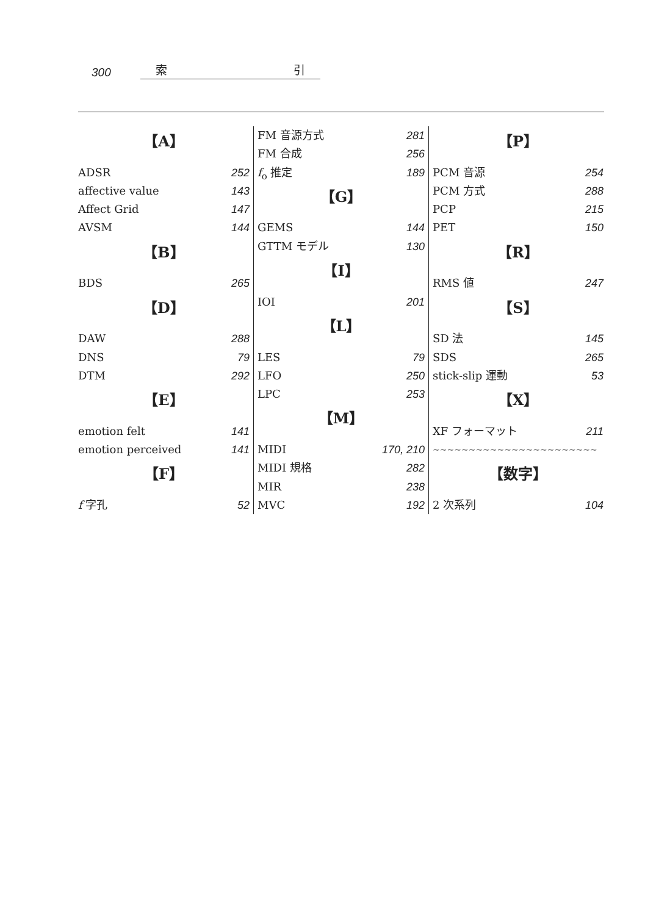300
索 引
【A】
ADSR 252
affective value 143
Affect Grid 147
AVSM 144
【B】
BDS 265
【D】
DAW 288
DNS 79
DTM 292
【E】
emotion felt 141
emotion perceived 141
【F】
f 字孔 52
FM 音源方式 281
FM 合成 256
f<sub>o</sub> 推定 189
【G】
GEMS 144
GTTM モデル 130
【I】
IOI 201
【L】
LES 79
LFO 250
LPC 253
【M】
MIDI 170, 210
MIDI 規格 282
MIR 238
MVC 192
【P】
PCM 音源 254
PCM 方式 288
PCP 215
PET 150
【R】
RMS 値 247
【S】
SD 法 145
SDS 265
stick-slip 運動 53
【X】
XF フォーマット 211
∼∼∼∼∼∼∼∼∼∼∼∼∼∼∼∼∼∼∼∼∼∼∼
【数字】
2 次系列 104